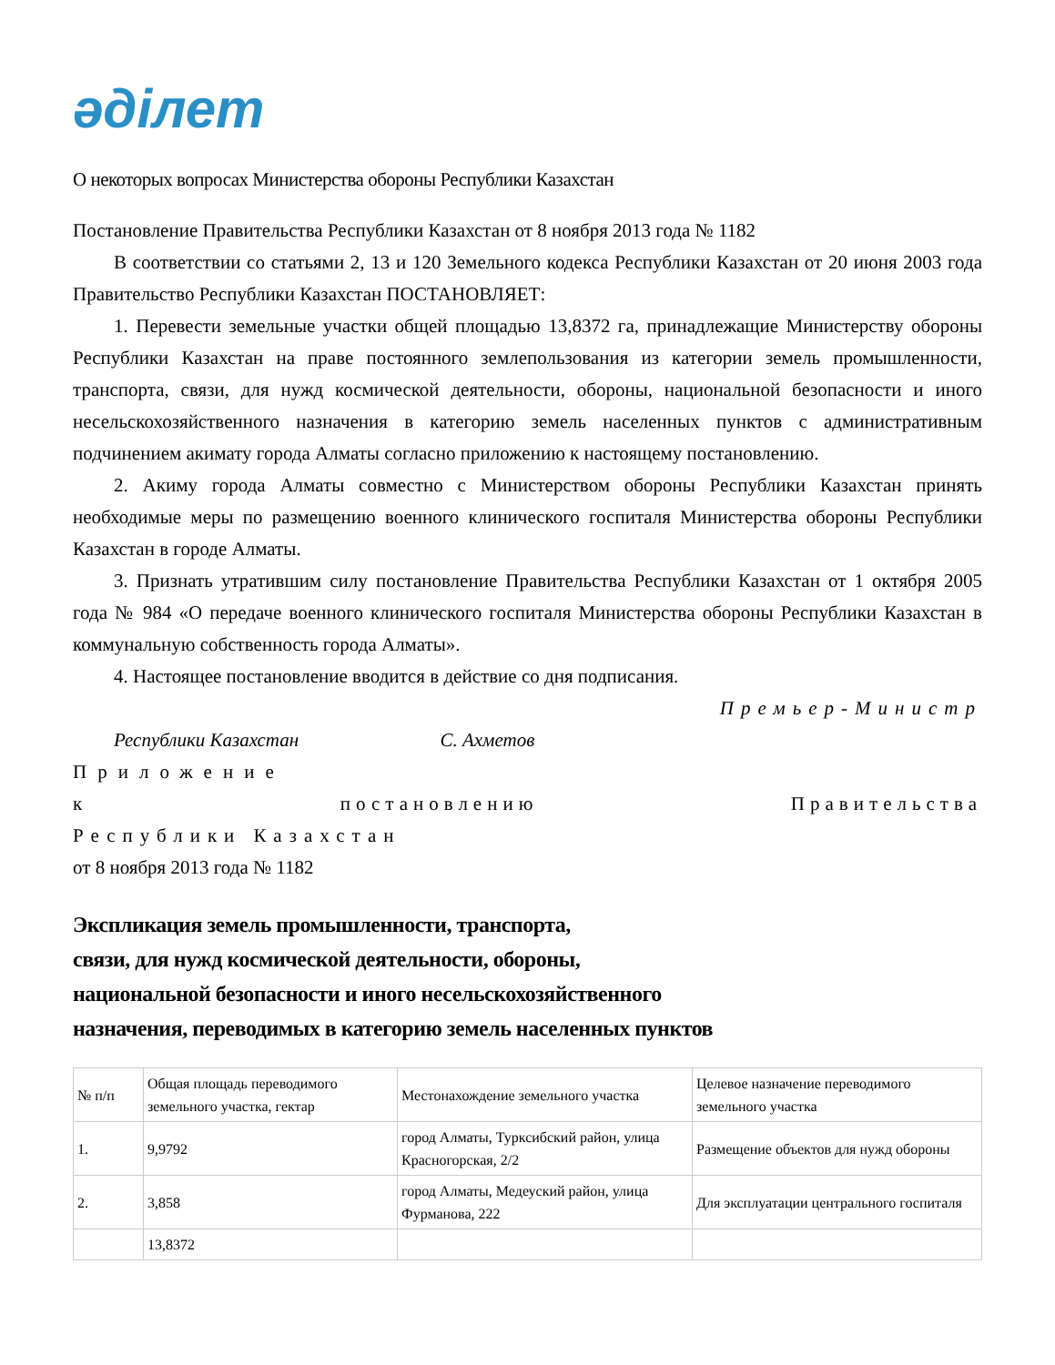әділет
О некоторых вопросах Министерства обороны Республики Казахстан
Постановление Правительства Республики Казахстан от 8 ноября 2013 года № 1182
В соответствии со статьями 2, 13 и 120 Земельного кодекса Республики Казахстан от 20 июня 2003 года Правительство Республики Казахстан ПОСТАНОВЛЯЕТ:
1. Перевести земельные участки общей площадью 13,8372 га, принадлежащие Министерству обороны Республики Казахстан на праве постоянного землепользования из категории земель промышленности, транспорта, связи, для нужд космической деятельности, обороны, национальной безопасности и иного несельскохозяйственного назначения в категорию земель населенных пунктов с административным подчинением акимату города Алматы согласно приложению к настоящему постановлению.
2. Акиму города Алматы совместно с Министерством обороны Республики Казахстан принять необходимые меры по размещению военного клинического госпиталя Министерства обороны Республики Казахстан в городе Алматы.
3. Признать утратившим силу постановление Правительства Республики Казахстан от 1 октября 2005 года № 984 «О передаче военного клинического госпиталя Министерства обороны Республики Казахстан в коммунальную собственность города Алматы».
4. Настоящее постановление вводится в действие со дня подписания.
Премьер-Министр
Республики Казахстан С. Ахметов
Приложение
к постановлению Правительства
Республики Казахстан
от 8 ноября 2013 года № 1182
Экспликация земель промышленности, транспорта,
связи, для нужд космической деятельности, обороны,
национальной безопасности и иного несельскохозяйственного
назначения, переводимых в категорию земель населенных пунктов
| № п/п | Общая площадь переводимого земельного участка, гектар | Местонахождение земельного участка | Целевое назначение переводимого земельного участка |
| 1. | 9,9792 | город Алматы, Турксибский район, улица Красногорская, 2/2 | Размещение объектов для нужд обороны |
| 2. | 3,858 | город Алматы, Медеуский район, улица Фурманова, 222 | Для эксплуатации центрального госпиталя |
| | 13,8372 | | |